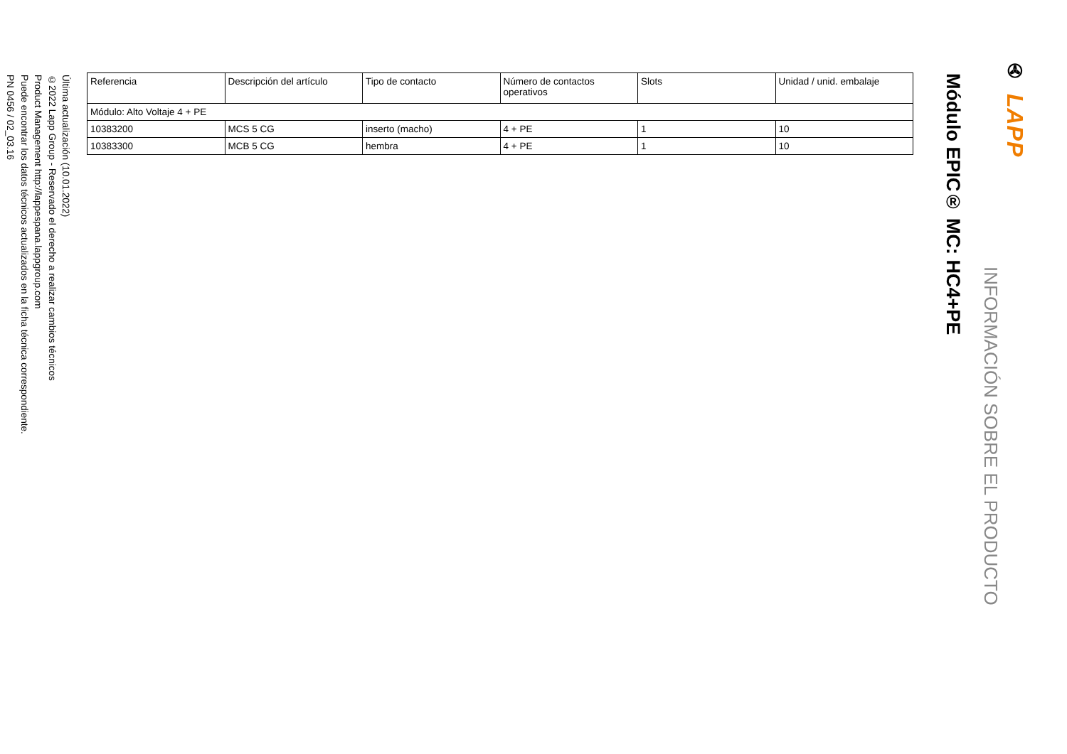✇ LAPP
INFORMACIÓN SOBRE EL PRODUCTO
Módulo EPIC® MC: HC4+PE
| Referencia | Descripción del artículo | Tipo de contacto | Número de contactos operativos | Slots | Unidad / unid. embalaje |
| --- | --- | --- | --- | --- | --- |
| Módulo: Alto Voltaje 4 + PE | | | | | |
| 10383200 | MCS 5 CG | inserto (macho) | 4 + PE | 1 | 10 |
| 10383300 | MCB 5 CG | hembra | 4 + PE | 1 | 10 |
Última actualización (10.01.2022)
©2022 Lapp Group - Reservado el derecho a realizar cambios técnicos
Product Management http://lappespana.lappgroup.com
Puede encontrar los datos técnicos actualizados en la ficha técnica correspondiente.
PN 0456 / 02_03.16